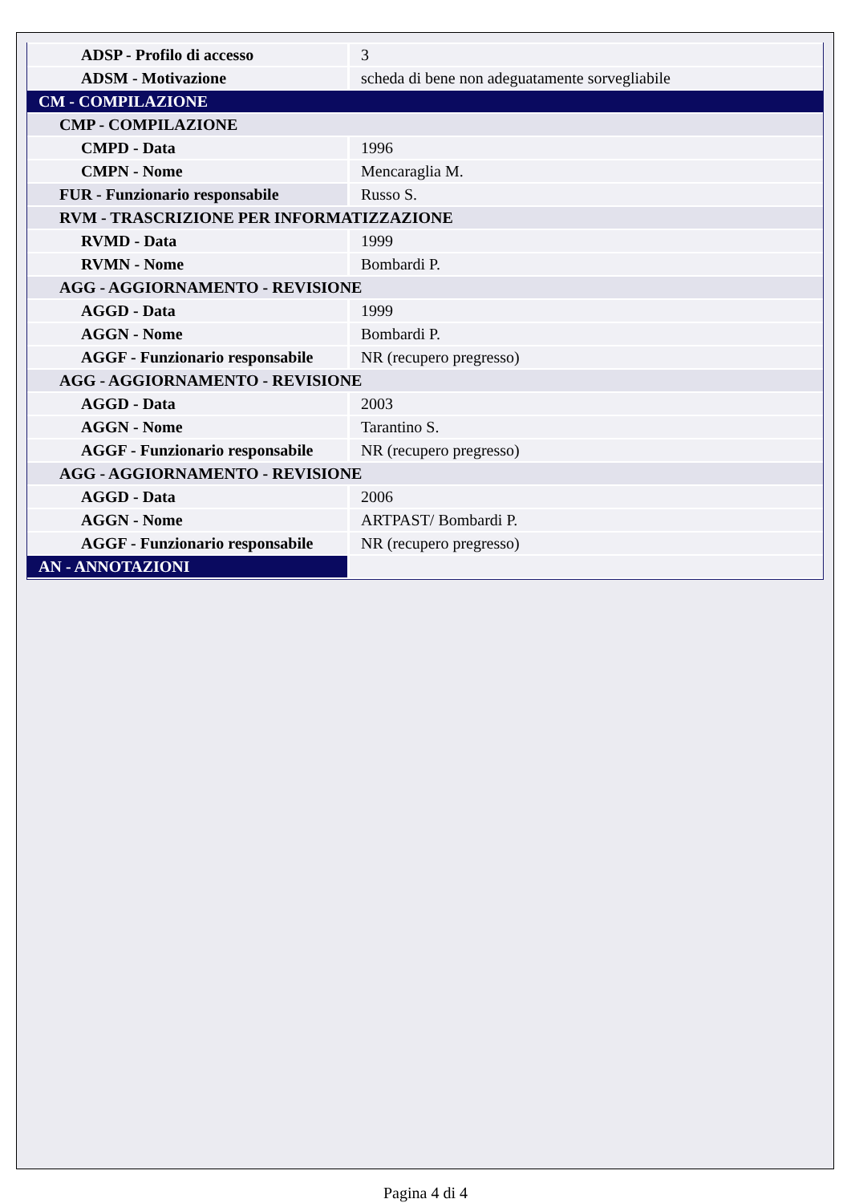| ADSP - Profilo di accesso | 3 |
| ADSM - Motivazione | scheda di bene non adeguatamente sorvegliabile |
| CM - COMPILAZIONE | |
| CMP - COMPILAZIONE | |
| CMPD - Data | 1996 |
| CMPN - Nome | Mencaraglia M. |
| FUR - Funzionario responsabile | Russo S. |
| RVM - TRASCRIZIONE PER INFORMATIZZAZIONE | |
| RVMD - Data | 1999 |
| RVMN - Nome | Bombardi P. |
| AGG - AGGIORNAMENTO - REVISIONE | |
| AGGD - Data | 1999 |
| AGGN - Nome | Bombardi P. |
| AGGF - Funzionario responsabile | NR (recupero pregresso) |
| AGG - AGGIORNAMENTO - REVISIONE | |
| AGGD - Data | 2003 |
| AGGN - Nome | Tarantino S. |
| AGGF - Funzionario responsabile | NR (recupero pregresso) |
| AGG - AGGIORNAMENTO - REVISIONE | |
| AGGD - Data | 2006 |
| AGGN - Nome | ARTPAST/ Bombardi P. |
| AGGF - Funzionario responsabile | NR (recupero pregresso) |
| AN - ANNOTAZIONI | |
Pagina 4 di 4